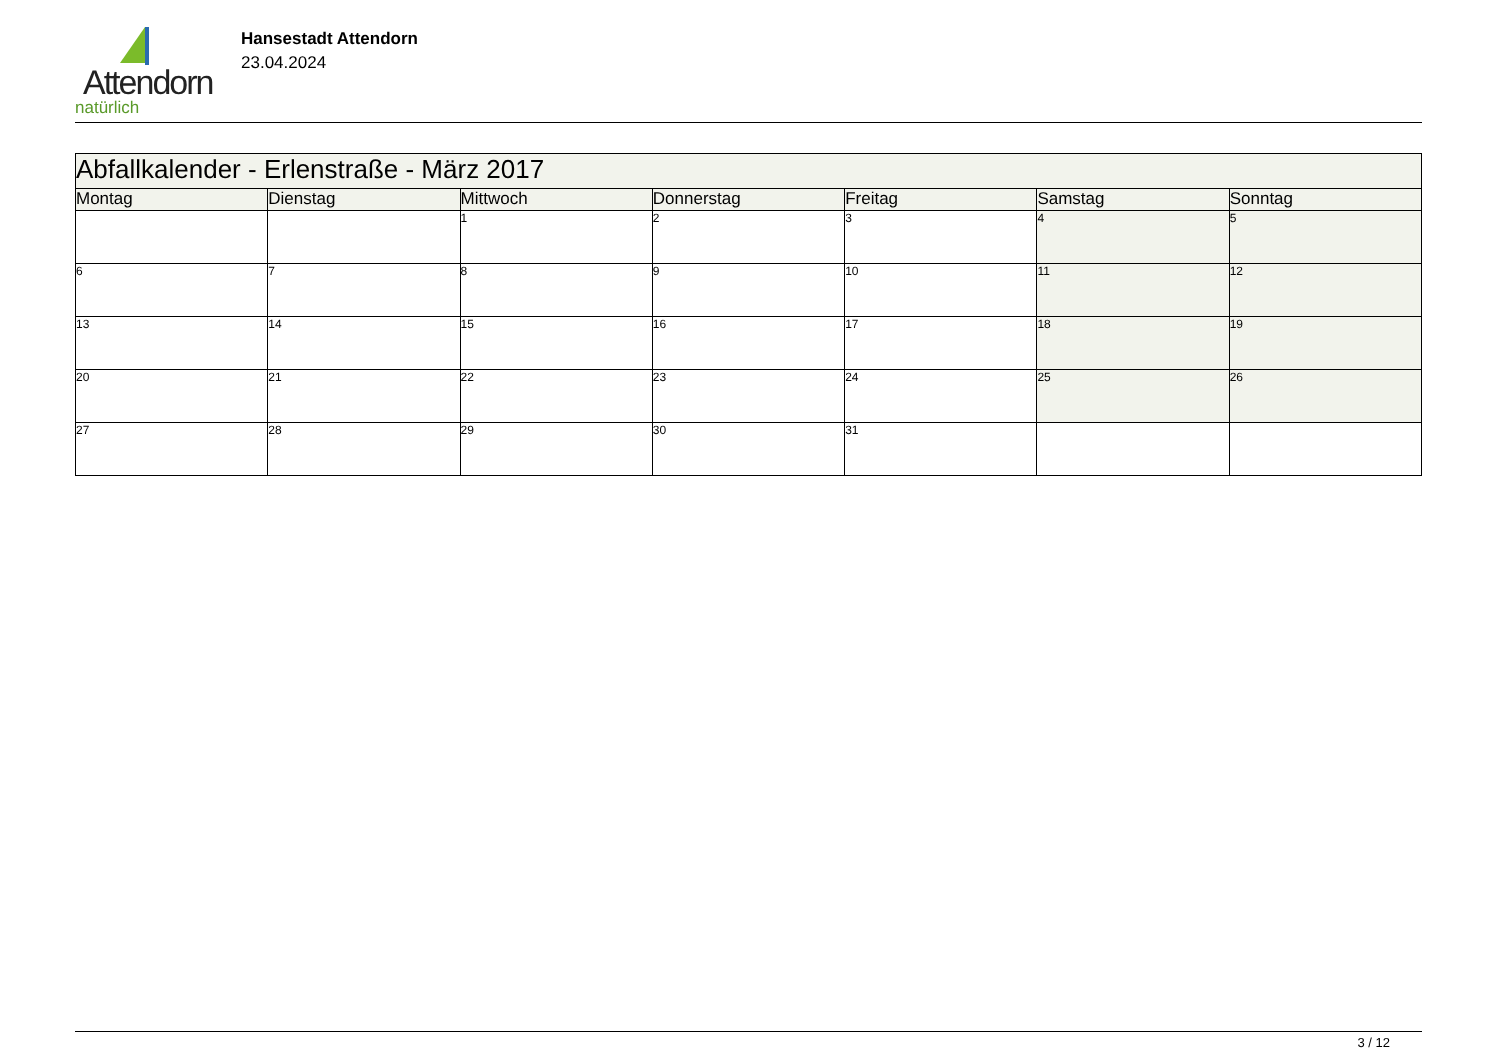Attendorn
natürlich
Hansestadt Attendorn
23.04.2024
| Abfallkalender - Erlenstraße - März 2017 | | | | | | |
| Montag | Dienstag | Mittwoch | Donnerstag | Freitag | Samstag | Sonntag |
| | | 1 | 2 | 3 | 4 | 5 |
| 6 | 7 | 8 | 9 | 10 | 11 | 12 |
| 13 | 14 | 15 | 16 | 17 | 18 | 19 |
| 20 | 21 | 22 | 23 | 24 | 25 | 26 |
| 27 | 28 | 29 | 30 | 31 | | |
3 / 12